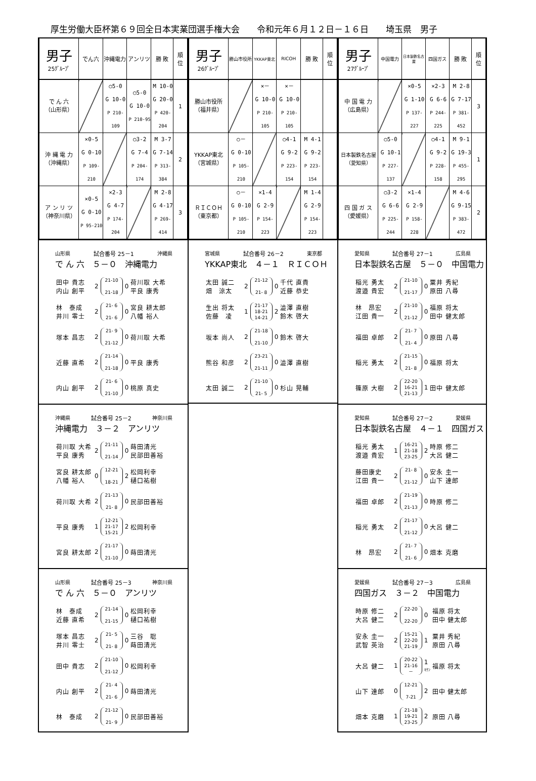厚生労働大臣杯第６９回全日本実業団選手権大会　　令和元年６月１２日－１６日　　埼玉県　男子
| 男子 25ｸﾞﾙｰﾌﾟ | でん六 | 沖縄電力 | アンリツ | 勝 敗 | 順 位 |
| --- | --- | --- | --- | --- | --- |
| で ん 六 （山形県） | | ○5-0 G 10-0 P 210-109 | ○5-0 G 10-0 P 210-95 | M 10-0 G 20-0 P 420-204 | 1 |
| 沖 縄 電 力 （沖縄県） | ×0-5 G 0-10 P 109-210 | | ○3-2 G 7-4 P 204-174 | M 3-7 G 7-14 P 313-384 | 2 |
| ア ン リ ツ （神奈川県） | ×0-5 G 0-10 P 95-210 | ×2-3 G 4-7 P 174-204 | | M 2-8 G 4-17 P 269-414 | 3 |
山形県 試合番号 25－1 沖縄県
で ん 六　５－０　沖縄電力
| 田中 貴志 内山 創平 | 2 | 21-10 21-18 | 0 | 荷川取 大希 平良 康秀 |
| 林 泰成 井川 零士 | 2 | 21- 6 21- 6 | 0 | 宮良 耕太郎 八幡 裕人 |
| 塚本 昌志 | 2 | 21- 9 21-12 | 0 | 荷川取 大希 |
| 近藤 直希 | 2 | 21-14 21-18 | 0 | 平良 康秀 |
| 内山 創平 | 2 | 21- 6 21-10 | 0 | 桃原 真史 |
沖縄県 試合番号 25－2 神奈川県
沖縄電力　３－２　アンリツ
| 荷川取 大希 平良 康秀 | 2 | 21-11 21-14 | 0 | 蒔田清光 民部田善裕 |
| 宮良 耕太郎 八幡 裕人 | 0 | 12-21 18-21 | 2 | 松岡利幸 樋口祐樹 |
| 荷川取 大希 | 2 | 21-13 21- 8 | 0 | 民部田善裕 |
| 平良 康秀 | 1 | 12-21 21-17 15-21 | 2 | 松岡利幸 |
| 宮良 耕太郎 | 2 | 21-17 21-10 | 0 | 蒔田清光 |
山形県 試合番号 25－3 神奈川県
で ん 六　５－０　アンリツ
| 林 泰成 近藤 直希 | 2 | 21-14 21-15 | 0 | 松岡利幸 樋口祐樹 |
| 塚本 昌志 井川 零士 | 2 | 21- 5 21- 8 | 0 | 三谷 聡 蒔田清光 |
| 田中 貴志 | 2 | 21-10 21-12 | 0 | 松岡利幸 |
| 内山 創平 | 2 | 21- 4 21- 6 | 0 | 蒔田清光 |
| 林 泰成 | 2 | 21-12 21- 9 | 0 | 民部田善裕 |
| 男子 26ｸﾞﾙｰﾌﾟ | 勝山市役所 | YKKAP東北 | RICOH | 勝 敗 | 順 位 |
| --- | --- | --- | --- | --- | --- |
| 勝山市役所 （福井県） | | ×－ G 10-0 P 210-105 | ×－ G 10-0 P 210-105 | | |
| YKKAP東北 （宮城県） | ○－ G 0-10 P 105-210 | | ○4-1 G 9-2 P 223-154 | M 4-1 G 9-2 P 223-154 | |
| ＲＩＣＯＨ （東京都） | ○－ G 0-10 P 105-210 | ×1-4 G 2-9 P 154-223 | | M 1-4 G 2-9 P 154-223 | |
宮城県 試合番号 26－2 東京都
YKKAP東北　４－１　ＲＩＣＯＨ
| 太田 誠二 畑 涼太 | 2 | 21-12 21- 8 | 0 | 千代 直貴 近藤 恭史 |
| 生出 将太 佐藤 凌 | 1 | 21-17 18-21 14-21 | 2 | 澁澤 直樹 鈴木 啓大 |
| 坂本 尚人 | 2 | 21-18 21-10 | 0 | 鈴木 啓大 |
| 熊谷 和彦 | 2 | 23-21 21-11 | 0 | 澁澤 直樹 |
| 太田 誠二 | 2 | 21-10 21- 5 | 0 | 杉山 晃輔 |
| 男子 27ｸﾞﾙｰﾌﾟ | 中国電力 | 日本製鉄名古屋 | 四国ガス | 勝 敗 | 順 位 |
| --- | --- | --- | --- | --- | --- |
| 中 国 電 力 （広島県） | | ×0-5 G 1-10 P 137-227 | ×2-3 G 6-6 P 244-225 | M 2-8 G 7-17 P 381-452 | 3 |
| 日本製鉄名古屋 （愛知県） | ○5-0 G 10-1 P 227-137 | | ○4-1 G 9-2 P 228-158 | M 9-1 G 19-3 P 455-295 | 1 |
| 四 国 ガ ス （愛媛県） | ○3-2 G 6-6 P 225-244 | ×1-4 G 2-9 P 158-228 | | M 4-6 G 9-15 P 383-472 | 2 |
愛知県 試合番号 27－1 広島県
日本製鉄名古屋　５－０　中国電力
| 稲光 勇太 渡邉 貴宏 | 2 | 21-10 21-17 | 0 | 粟井 秀紀 原田 八尋 |
| 林 昂宏 江田 貴一 | 2 | 21-10 21-12 | 0 | 福原 将太 田中 健太郎 |
| 福田 卓郎 | 2 | 21- 7 21- 4 | 0 | 原田 八尋 |
| 稲光 勇太 | 2 | 21-15 21- 8 | 0 | 福原 将太 |
| 篠原 大樹 | 2 | 22-20 16-21 21-13 | 1 | 田中 健太郎 |
愛知県 試合番号 27－2 愛媛県
日本製鉄名古屋　４－１　四国ガス
| 稲光 勇太 渡邉 貴宏 | 1 | 16-21 21-18 23-25 | 2 | 時原 修二 大呂 健二 |
| 藤田康史 江田 貴一 | 2 | 21- 8 21-12 | 0 | 安永 圭一 山下 達郎 |
| 福田 卓郎 | 2 | 21-19 21-13 | 0 | 時原 修二 |
| 稲光 勇太 | 2 | 21-17 21-12 | 0 | 大呂 健二 |
| 林 昂宏 | 2 | 21- 7 21- 6 | 0 | 畑本 克磨 |
愛媛県 試合番号 27－3 広島県
四国ガス　３－２　中国電力
| 時原 修二 大呂 健二 | 2 | 22-20 22-20 | 0 | 福原 将太 田中 健太郎 |
| 安永 圭一 武智 英治 | 2 | 15-21 22-20 21-19 | 1 | 粟井 秀紀 原田 八尋 |
| 大呂 健二 | 1 | 20-22 21-16 － | 1 ｷｹﾝ | 福原 将太 |
| 山下 達郎 | 0 | 12-21 7-21 | 2 | 田中 健太郎 |
| 畑本 克磨 | 1 | 21-18 19-21 23-25 | 2 | 原田 八尋 |